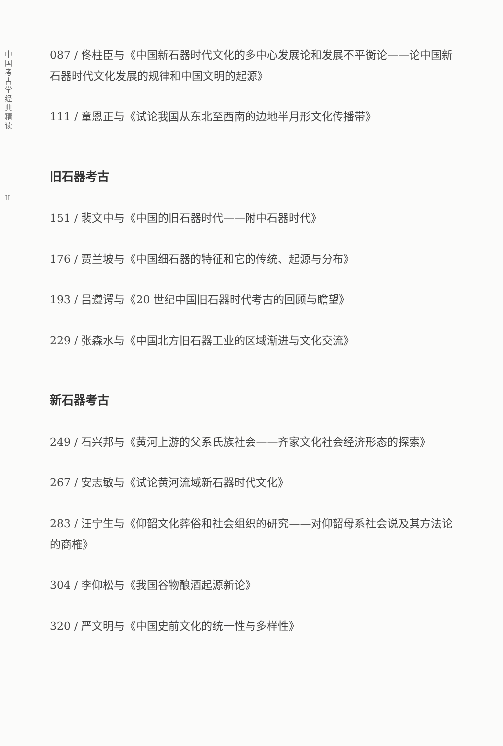中
国
考
古
学
经
典
精
读
II
087 / 佟柱臣与《中国新石器时代文化的多中心发展论和发展不平衡论——论中国新石器时代文化发展的规律和中国文明的起源》
111 / 童恩正与《试论我国从东北至西南的边地半月形文化传播带》
旧石器考古
151 / 裴文中与《中国的旧石器时代——附中石器时代》
176 / 贾兰坡与《中国细石器的特征和它的传统、起源与分布》
193 / 吕遵谔与《20 世纪中国旧石器时代考古的回顾与瞻望》
229 / 张森水与《中国北方旧石器工业的区域渐进与文化交流》
新石器考古
249 / 石兴邦与《黄河上游的父系氏族社会——齐家文化社会经济形态的探索》
267 / 安志敏与《试论黄河流域新石器时代文化》
283 / 汪宁生与《仰韶文化葬俗和社会组织的研究——对仰韶母系社会说及其方法论的商榷》
304 / 李仰松与《我国谷物酿酒起源新论》
320 / 严文明与《中国史前文化的统一性与多样性》